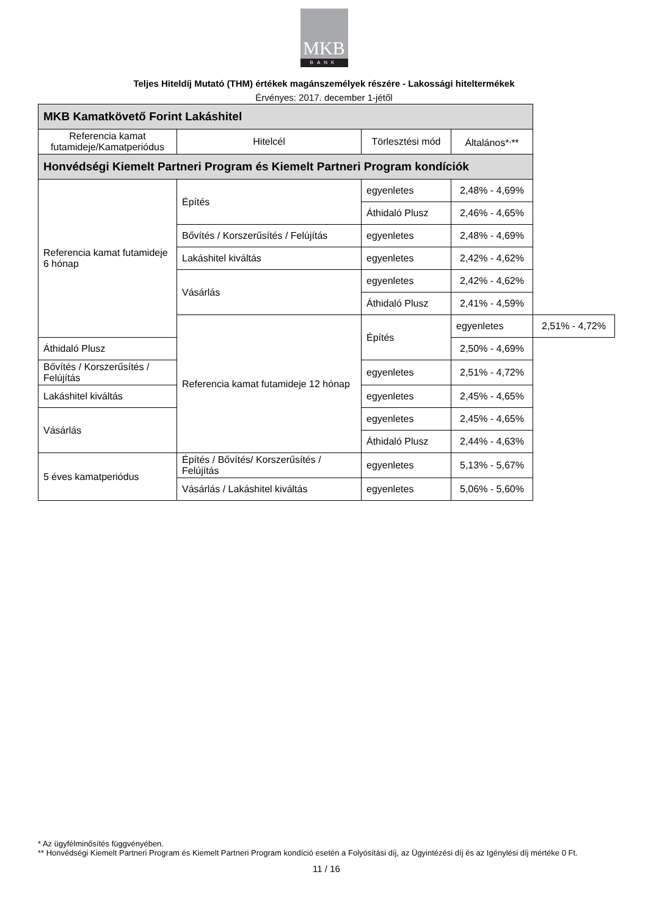MKB
BANK
Teljes Hiteldíj Mutató (THM) értékek magánszemélyek részére - Lakossági hiteltermékek
Érvényes: 2017. december 1-jétől
| MKB Kamatkövető Forint Lakáshitel | | | | |
| --- | --- | --- | --- | --- |
| Referencia kamat futamideje/Kamatperiódus | Hitelcél | Törlesztési mód | Általános*<sup>,</sup>** | |
| Honvédségi Kiemelt Partneri Program és Kiemelt Partneri Program kondíciók | | | | |
| Referencia kamat futamideje 6 hónap | Építés | egyenletes | 2,48% - 4,69% | |
| | | Áthidaló Plusz | 2,46% - 4,65% | |
| | Bővítés / Korszerűsítés / Felújítás | egyenletes | 2,48% - 4,69% | |
| | Lakáshitel kiváltás | egyenletes | 2,42% - 4,62% | |
| | Vásárlás | egyenletes | 2,42% - 4,62% | |
| | | Áthidaló Plusz | 2,41% - 4,59% | |
| | Referencia kamat futamideje 12 hónap | Építés | egyenletes | 2,51% - 4,72% |
| Áthidaló Plusz | | | 2,50% - 4,69% | |
| Bővítés / Korszerűsítés / Felújítás | | egyenletes | 2,51% - 4,72% | |
| Lakáshitel kiváltás | | egyenletes | 2,45% - 4,65% | |
| Vásárlás | | egyenletes | 2,45% - 4,65% | |
| | | Áthidaló Plusz | 2,44% - 4,63% | |
| 5 éves kamatperiódus | Építés / Bővítés/ Korszerűsítés / Felújítás | egyenletes | 5,13% - 5,67% | |
| | Vásárlás / Lakáshitel kiváltás | egyenletes | 5,06% - 5,60% | |
* Az ügyfélminősítés függvényében.
** Honvédségi Kiemelt Partneri Program és Kiemelt Partneri Program kondíció esetén a Folyósítási díj, az Ügyintézési díj és az Igénylési díj mértéke 0 Ft.
11 / 16